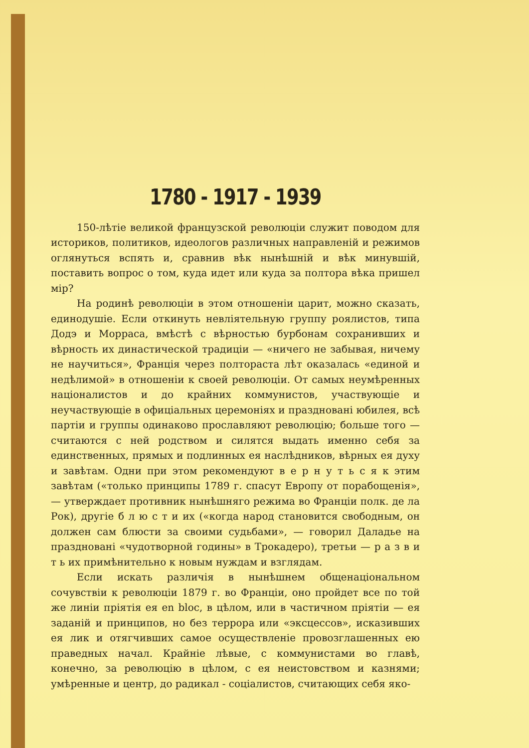1780 - 1917 - 1939
150-лѣтіе великой французской революціи служит поводом для историков, политиков, идеологов различных направленій и режимов оглянуться вспять и, сравнив вѣк нынѣшній и вѣк минувшій, поставить вопрос о том, куда идет или куда за полтора вѣка пришел мір?
На родинѣ революціи в этом отношеніи царит, можно сказать, единодушіе. Если откинуть невліятельную группу роялистов, типа Додэ и Морраса, вмѣстѣ с вѣрностью бурбонам сохранивших и вѣрность их династической традиціи — «ничего не забывая, ничему не научиться», Франція через полтораста лѣт оказалась «единой и недѣлимой» в отношеніи к своей революціи. От самых неумѣренных націоналистов и до крайних коммунистов, участвующіе и неучаствующіе в офиціальных церемоніях и праздновані юбилея, всѣ партіи и группы одинаково прославляют революцію; больше того — считаются с ней родством и силятся выдать именно себя за единственных, прямых и подлинных ея наслѣдников, вѣрных ея духу и завѣтам. Одни при этом рекомендуют в е р н у т ь с я к этим завѣтам («только принципы 1789 г. спасут Европу от порабощенія», — утверждает противник нынѣшняго режима во Франціи полк. де ла Рок), другіе б л ю с т и их («когда народ становится свободным, он должен сам блюсти за своими судьбами», — говорил Даладье на праздновані «чудотворной годины» в Трокадеро), третьи — р а з в и т ь их примѣнительно к новым нуждам и взглядам.
Если искать различія в нынѣшнем общенаціональном сочувствіи к революціи 1879 г. во Франціи, оно пройдет все по той же линіи пріятія ея en bloc, в цѣлом, или в частичном пріятіи — ея заданій и принципов, но без террора или «эксцессов», исказивших ея лик и отягчивших самое осуществленіе провозглашенных ею праведных начал. Крайніе лѣвые, с коммунистами во главѣ, конечно, за революцію в цѣлом, с ея неистовством и казнями; умѣренные и центр, до радикал - соціалистов, считающих себя яко-